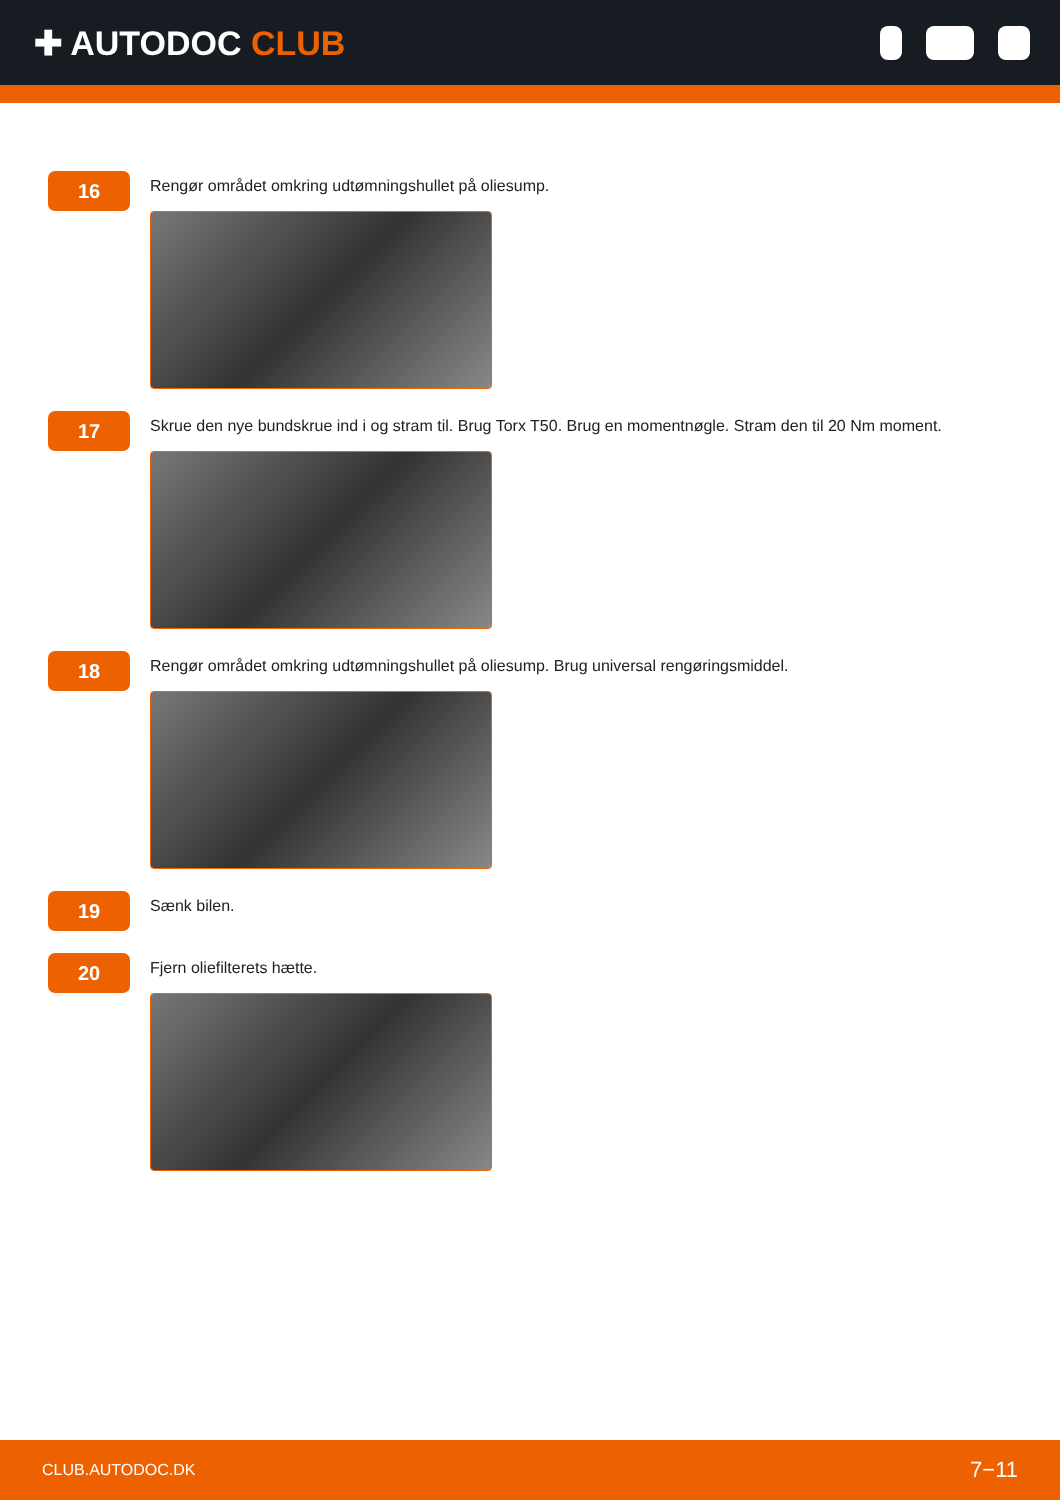✚ AUTODOC CLUB
16
Rengør området omkring udtømningshullet på oliesump.
17
Skrue den nye bundskrue ind i og stram til. Brug Torx T50. Brug en momentnøgle. Stram den til 20 Nm moment.
18
Rengør området omkring udtømningshullet på oliesump. Brug universal rengøringsmiddel.
19
Sænk bilen.
20
Fjern oliefilterets hætte.
CLUB.AUTODOC.DK 7−11